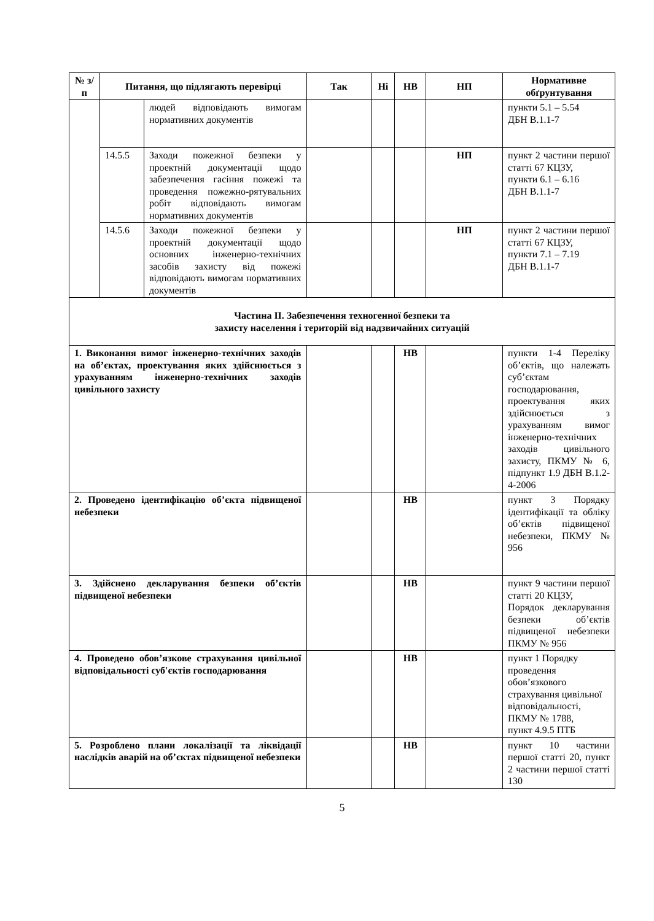| № з/п | Питання, що підлягають перевірці | | Так | Ні | НВ | НП | Нормативне обґрунтування |
| --- | --- | --- | --- | --- | --- | --- | --- |
| | | людей відповідають вимогам нормативних документів | | | | | пункти 5.1 – 5.54 ДБН В.1.1-7 |
| | 14.5.5 | Заходи пожежної безпеки у проектній документації щодо забезпечення гасіння пожежі та проведення пожежно-рятувальних робіт відповідають вимогам нормативних документів | | | | НП | пункт 2 частини першої статті 67 КЦЗУ, пункти 6.1 – 6.16 ДБН В.1.1-7 |
| | 14.5.6 | Заходи пожежної безпеки у проектній документації щодо основних інженерно-технічних засобів захисту від пожежі відповідають вимогам нормативних документів | | | | НП | пункт 2 частини першої статті 67 КЦЗУ, пункти 7.1 – 7.19 ДБН В.1.1-7 |
| Частина ІІ. Забезпечення техногенної безпеки та захисту населення і територій від надзвичайних ситуацій | | | | | | | |
| 1. Виконання вимог інженерно-технічних заходів на об’єктах, проектування яких здійснюється з урахуванням інженерно-технічних заходів цивільного захисту | | | | | НВ | | пункти 1-4 Переліку об’єктів, що належать суб’єктам господарювання, проектування яких здійснюється з урахуванням вимог інженерно-технічних заходів цивільного захисту, ПКМУ № 6, підпункт 1.9 ДБН В.1.2-4-2006 |
| 2. Проведено ідентифікацію об’єкта підвищеної небезпеки | | | | | НВ | | пункт 3 Порядку ідентифікації та обліку об’єктів підвищеної небезпеки, ПКМУ № 956 |
| 3. Здійснено декларування безпеки об’єктів підвищеної небезпеки | | | | | НВ | | пункт 9 частини першої статті 20 КЦЗУ, Порядок декларування безпеки об’єктів підвищеної небезпеки ПКМУ № 956 |
| 4. Проведено обов’язкове страхування цивільної відповідальності суб'єктів господарювання | | | | | НВ | | пункт 1 Порядку проведення обов’язкового страхування цивільної відповідальності, ПКМУ № 1788, пункт 4.9.5 ПТБ |
| 5. Розроблено плани локалізації та ліквідації наслідків аварій на об’єктах підвищеної небезпеки | | | | | НВ | | пункт 10 частини першої статті 20, пункт 2 частини першої статті 130 |
5